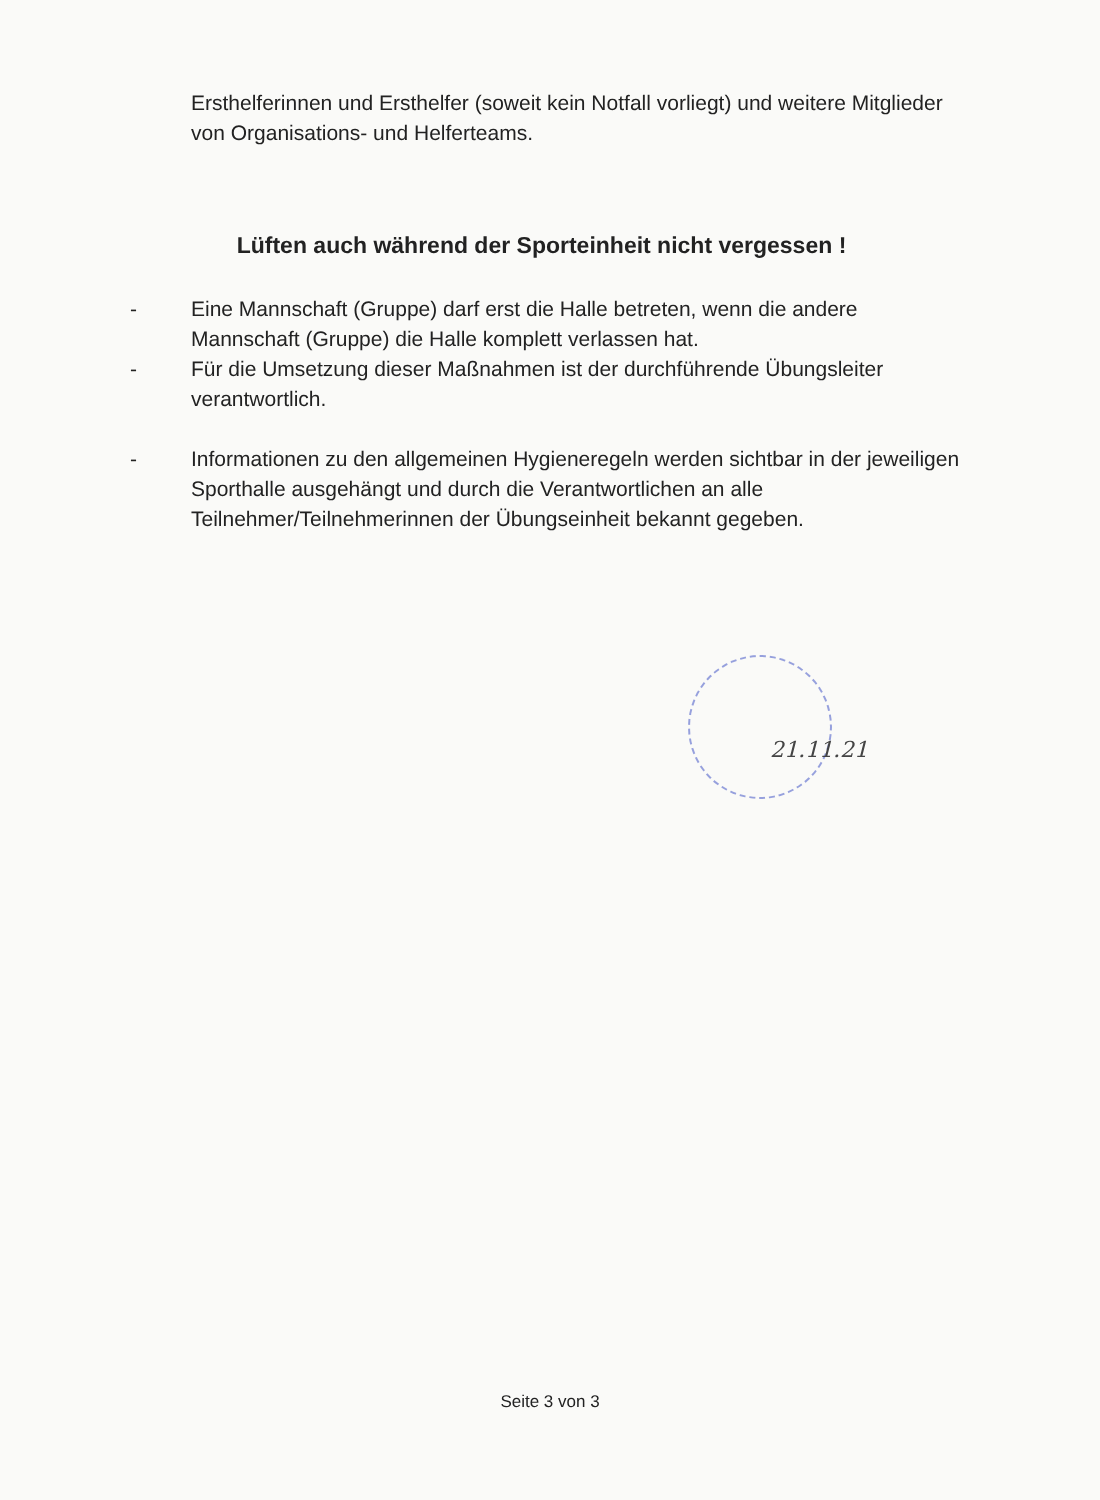Ersthelferinnen und Ersthelfer (soweit kein Notfall vorliegt) und weitere Mitglieder von Organisations- und Helferteams.
Lüften auch während der Sporteinheit nicht vergessen !
- Eine Mannschaft (Gruppe) darf erst die Halle betreten, wenn die andere Mannschaft (Gruppe) die Halle komplett verlassen hat.
- Für die Umsetzung dieser Maßnahmen ist der durchführende Übungsleiter verantwortlich.
- Informationen zu den allgemeinen Hygieneregeln werden sichtbar in der jeweiligen Sporthalle ausgehängt und durch die Verantwortlichen an alle Teilnehmer/Teilnehmerinnen der Übungseinheit bekannt gegeben.
21.11.21
Seite 3 von 3